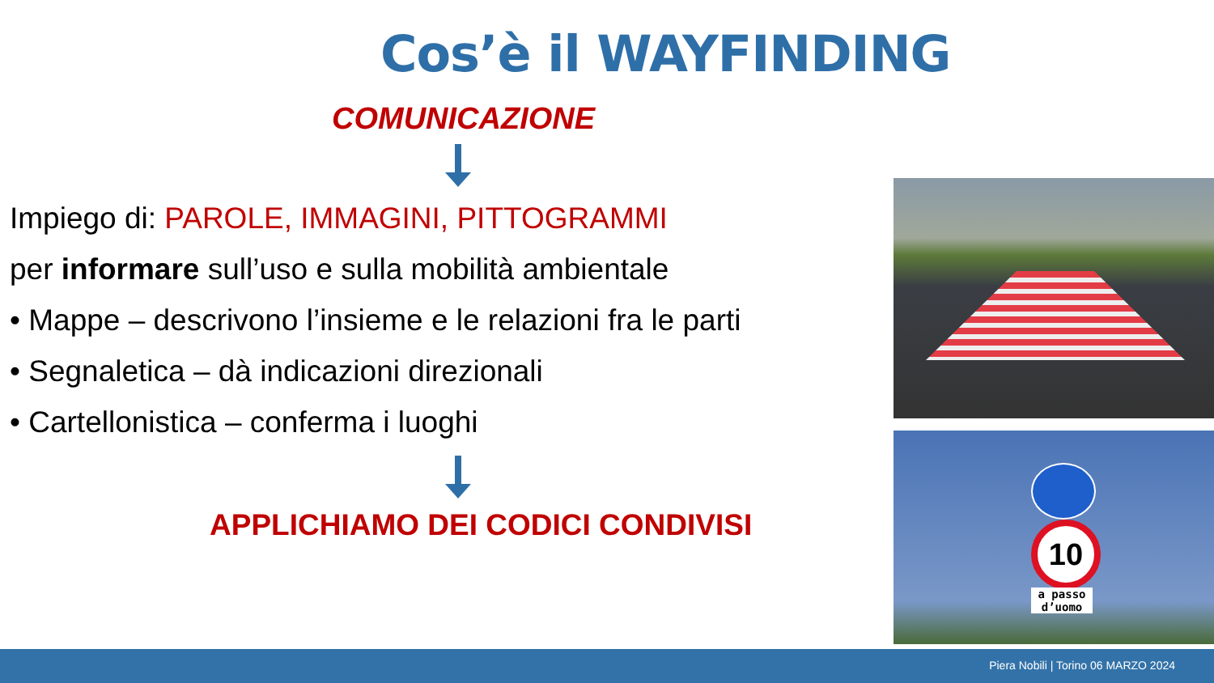Cos’è il WAYFINDING
COMUNICAZIONE
Impiego di: PAROLE, IMMAGINI, PITTOGRAMMI
per informare sull’uso e sulla mobilità ambientale
• Mappe – descrivono l’insieme e le relazioni fra le parti
• Segnaletica – dà indicazioni direzionali
• Cartellonistica – conferma i luoghi
APPLICHIAMO DEI CODICI CONDIVISI
10
a passo d’uomo
Piera Nobili | Torino 06 MARZO 2024